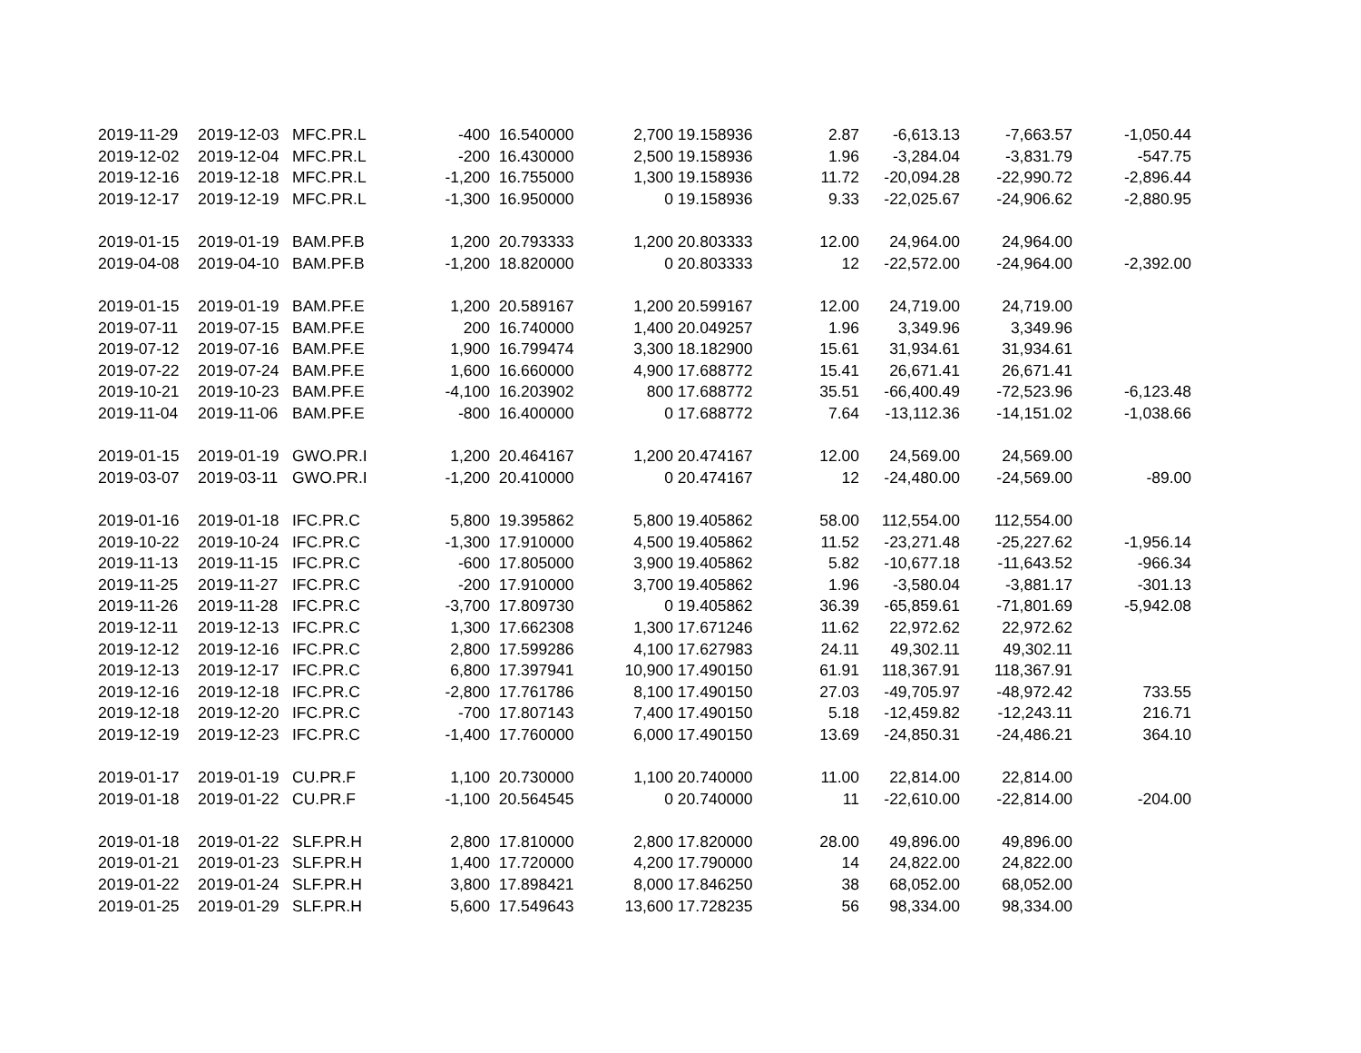| 2019-11-29 | 2019-12-03 | MFC.PR.L | -400 | 16.540000 | 2,700 | 19.158936 | 2.87 | -6,613.13 | -7,663.57 | -1,050.44 |
| 2019-12-02 | 2019-12-04 | MFC.PR.L | -200 | 16.430000 | 2,500 | 19.158936 | 1.96 | -3,284.04 | -3,831.79 | -547.75 |
| 2019-12-16 | 2019-12-18 | MFC.PR.L | -1,200 | 16.755000 | 1,300 | 19.158936 | 11.72 | -20,094.28 | -22,990.72 | -2,896.44 |
| 2019-12-17 | 2019-12-19 | MFC.PR.L | -1,300 | 16.950000 | 0 | 19.158936 | 9.33 | -22,025.67 | -24,906.62 | -2,880.95 |
| 2019-01-15 | 2019-01-19 | BAM.PF.B | 1,200 | 20.793333 | 1,200 | 20.803333 | 12.00 | 24,964.00 | 24,964.00 | |
| 2019-04-08 | 2019-04-10 | BAM.PF.B | -1,200 | 18.820000 | 0 | 20.803333 | 12 | -22,572.00 | -24,964.00 | -2,392.00 |
| 2019-01-15 | 2019-01-19 | BAM.PF.E | 1,200 | 20.589167 | 1,200 | 20.599167 | 12.00 | 24,719.00 | 24,719.00 | |
| 2019-07-11 | 2019-07-15 | BAM.PF.E | 200 | 16.740000 | 1,400 | 20.049257 | 1.96 | 3,349.96 | 3,349.96 | |
| 2019-07-12 | 2019-07-16 | BAM.PF.E | 1,900 | 16.799474 | 3,300 | 18.182900 | 15.61 | 31,934.61 | 31,934.61 | |
| 2019-07-22 | 2019-07-24 | BAM.PF.E | 1,600 | 16.660000 | 4,900 | 17.688772 | 15.41 | 26,671.41 | 26,671.41 | |
| 2019-10-21 | 2019-10-23 | BAM.PF.E | -4,100 | 16.203902 | 800 | 17.688772 | 35.51 | -66,400.49 | -72,523.96 | -6,123.48 |
| 2019-11-04 | 2019-11-06 | BAM.PF.E | -800 | 16.400000 | 0 | 17.688772 | 7.64 | -13,112.36 | -14,151.02 | -1,038.66 |
| 2019-01-15 | 2019-01-19 | GWO.PR.I | 1,200 | 20.464167 | 1,200 | 20.474167 | 12.00 | 24,569.00 | 24,569.00 | |
| 2019-03-07 | 2019-03-11 | GWO.PR.I | -1,200 | 20.410000 | 0 | 20.474167 | 12 | -24,480.00 | -24,569.00 | -89.00 |
| 2019-01-16 | 2019-01-18 | IFC.PR.C | 5,800 | 19.395862 | 5,800 | 19.405862 | 58.00 | 112,554.00 | 112,554.00 | |
| 2019-10-22 | 2019-10-24 | IFC.PR.C | -1,300 | 17.910000 | 4,500 | 19.405862 | 11.52 | -23,271.48 | -25,227.62 | -1,956.14 |
| 2019-11-13 | 2019-11-15 | IFC.PR.C | -600 | 17.805000 | 3,900 | 19.405862 | 5.82 | -10,677.18 | -11,643.52 | -966.34 |
| 2019-11-25 | 2019-11-27 | IFC.PR.C | -200 | 17.910000 | 3,700 | 19.405862 | 1.96 | -3,580.04 | -3,881.17 | -301.13 |
| 2019-11-26 | 2019-11-28 | IFC.PR.C | -3,700 | 17.809730 | 0 | 19.405862 | 36.39 | -65,859.61 | -71,801.69 | -5,942.08 |
| 2019-12-11 | 2019-12-13 | IFC.PR.C | 1,300 | 17.662308 | 1,300 | 17.671246 | 11.62 | 22,972.62 | 22,972.62 | |
| 2019-12-12 | 2019-12-16 | IFC.PR.C | 2,800 | 17.599286 | 4,100 | 17.627983 | 24.11 | 49,302.11 | 49,302.11 | |
| 2019-12-13 | 2019-12-17 | IFC.PR.C | 6,800 | 17.397941 | 10,900 | 17.490150 | 61.91 | 118,367.91 | 118,367.91 | |
| 2019-12-16 | 2019-12-18 | IFC.PR.C | -2,800 | 17.761786 | 8,100 | 17.490150 | 27.03 | -49,705.97 | -48,972.42 | 733.55 |
| 2019-12-18 | 2019-12-20 | IFC.PR.C | -700 | 17.807143 | 7,400 | 17.490150 | 5.18 | -12,459.82 | -12,243.11 | 216.71 |
| 2019-12-19 | 2019-12-23 | IFC.PR.C | -1,400 | 17.760000 | 6,000 | 17.490150 | 13.69 | -24,850.31 | -24,486.21 | 364.10 |
| 2019-01-17 | 2019-01-19 | CU.PR.F | 1,100 | 20.730000 | 1,100 | 20.740000 | 11.00 | 22,814.00 | 22,814.00 | |
| 2019-01-18 | 2019-01-22 | CU.PR.F | -1,100 | 20.564545 | 0 | 20.740000 | 11 | -22,610.00 | -22,814.00 | -204.00 |
| 2019-01-18 | 2019-01-22 | SLF.PR.H | 2,800 | 17.810000 | 2,800 | 17.820000 | 28.00 | 49,896.00 | 49,896.00 | |
| 2019-01-21 | 2019-01-23 | SLF.PR.H | 1,400 | 17.720000 | 4,200 | 17.790000 | 14 | 24,822.00 | 24,822.00 | |
| 2019-01-22 | 2019-01-24 | SLF.PR.H | 3,800 | 17.898421 | 8,000 | 17.846250 | 38 | 68,052.00 | 68,052.00 | |
| 2019-01-25 | 2019-01-29 | SLF.PR.H | 5,600 | 17.549643 | 13,600 | 17.728235 | 56 | 98,334.00 | 98,334.00 | |